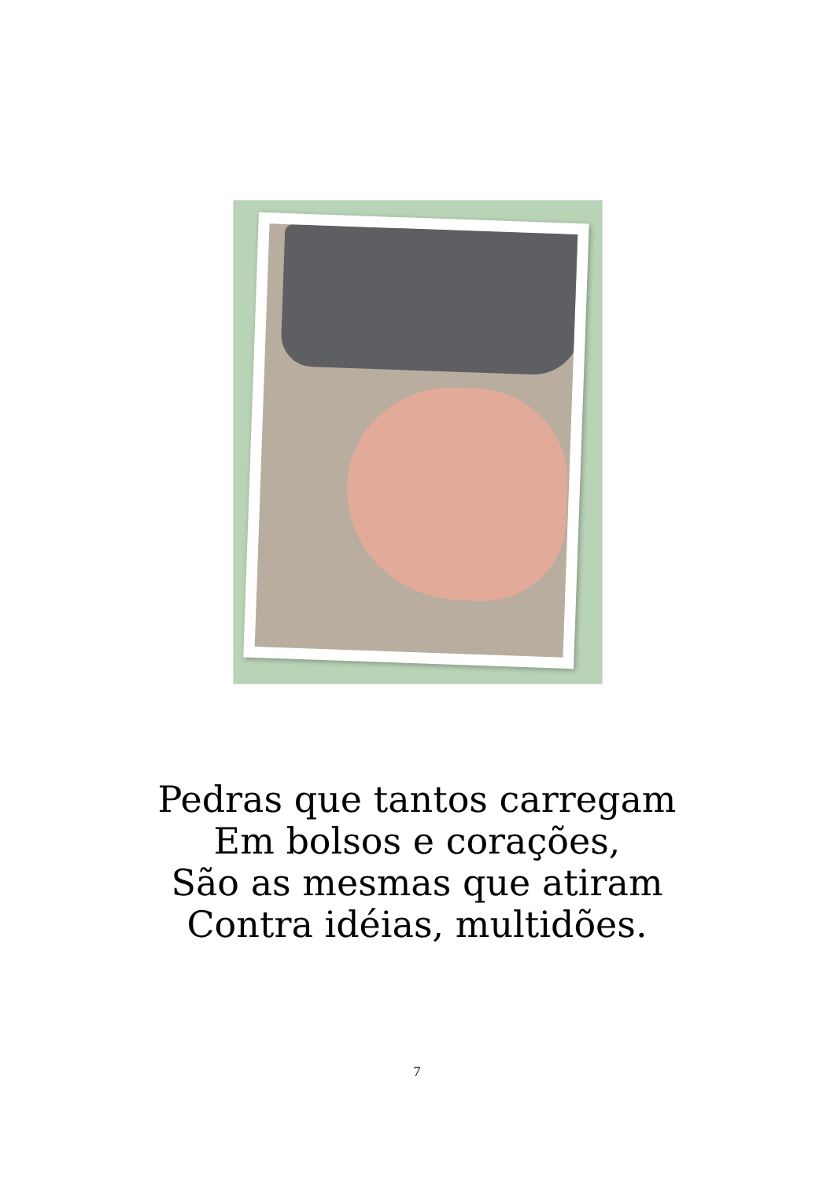Pedras que tantos carregam
Em bolsos e corações,
São as mesmas que atiram
Contra idéias, multidões.
7